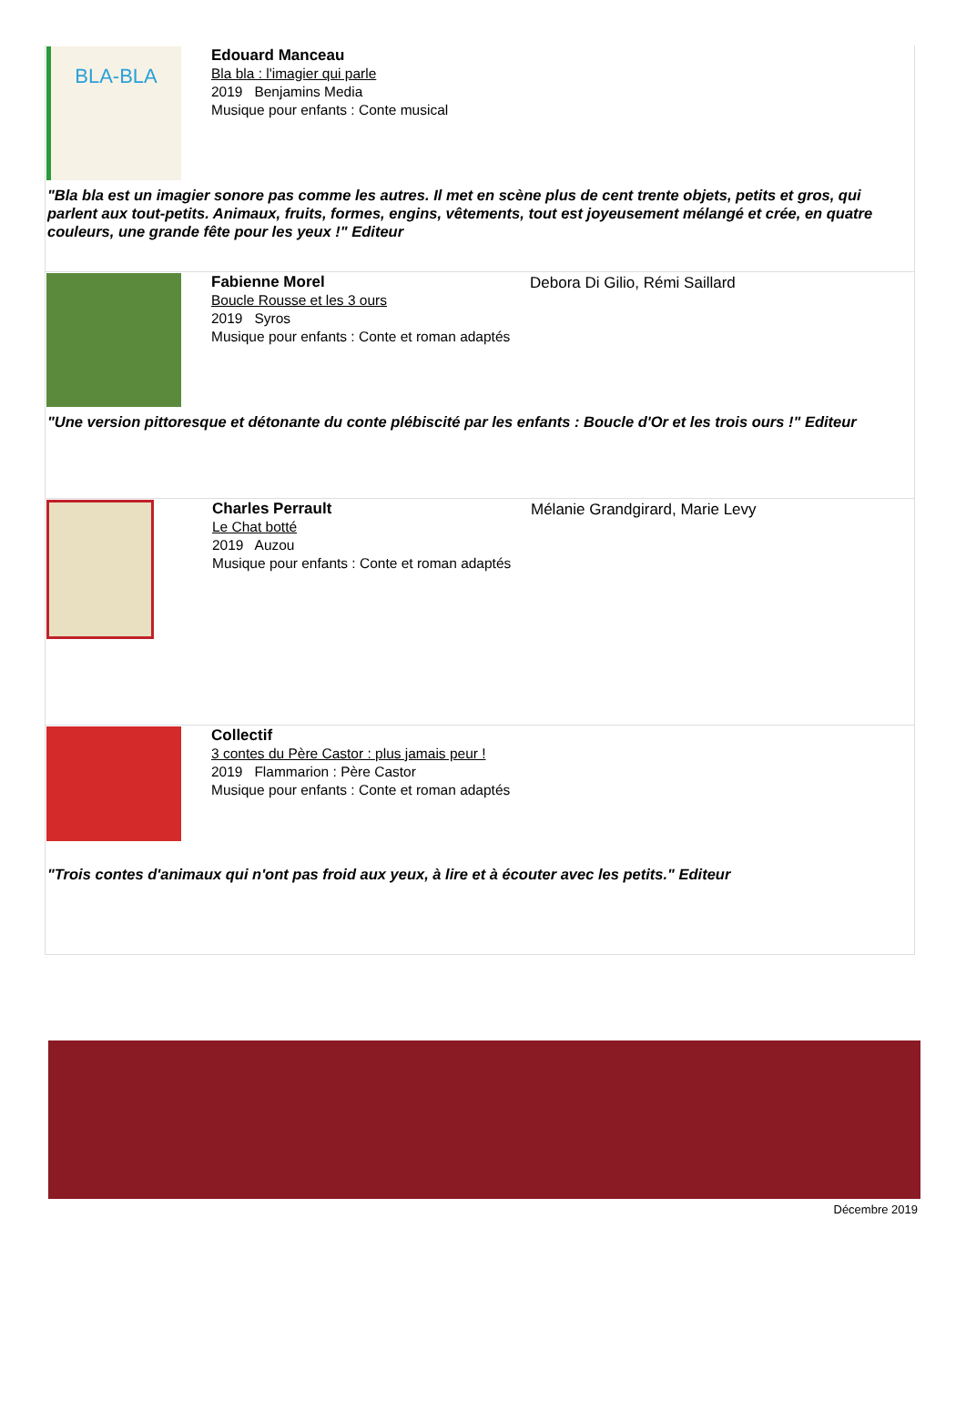BLA-BLA
Edouard Manceau
Bla bla : l'imagier qui parle
2019 Benjamins Media
Musique pour enfants : Conte musical
"Bla bla est un imagier sonore pas comme les autres. Il met en scène plus de cent trente objets, petits et gros, qui parlent aux tout-petits. Animaux, fruits, formes, engins, vêtements, tout est joyeusement mélangé et crée, en quatre couleurs, une grande fête pour les yeux !" Editeur
Fabienne Morel
Boucle Rousse et les 3 ours
2019 Syros
Musique pour enfants : Conte et roman adaptés
Debora Di Gilio, Rémi Saillard
"Une version pittoresque et détonante du conte plébiscité par les enfants : Boucle d'Or et les trois ours !" Editeur
Charles Perrault
Le Chat botté
2019 Auzou
Musique pour enfants : Conte et roman adaptés
Mélanie Grandgirard, Marie Levy
Collectif
3 contes du Père Castor : plus jamais peur !
2019 Flammarion : Père Castor
Musique pour enfants : Conte et roman adaptés
"Trois contes d'animaux qui n'ont pas froid aux yeux, à lire et à écouter avec les petits." Editeur
Décembre 2019